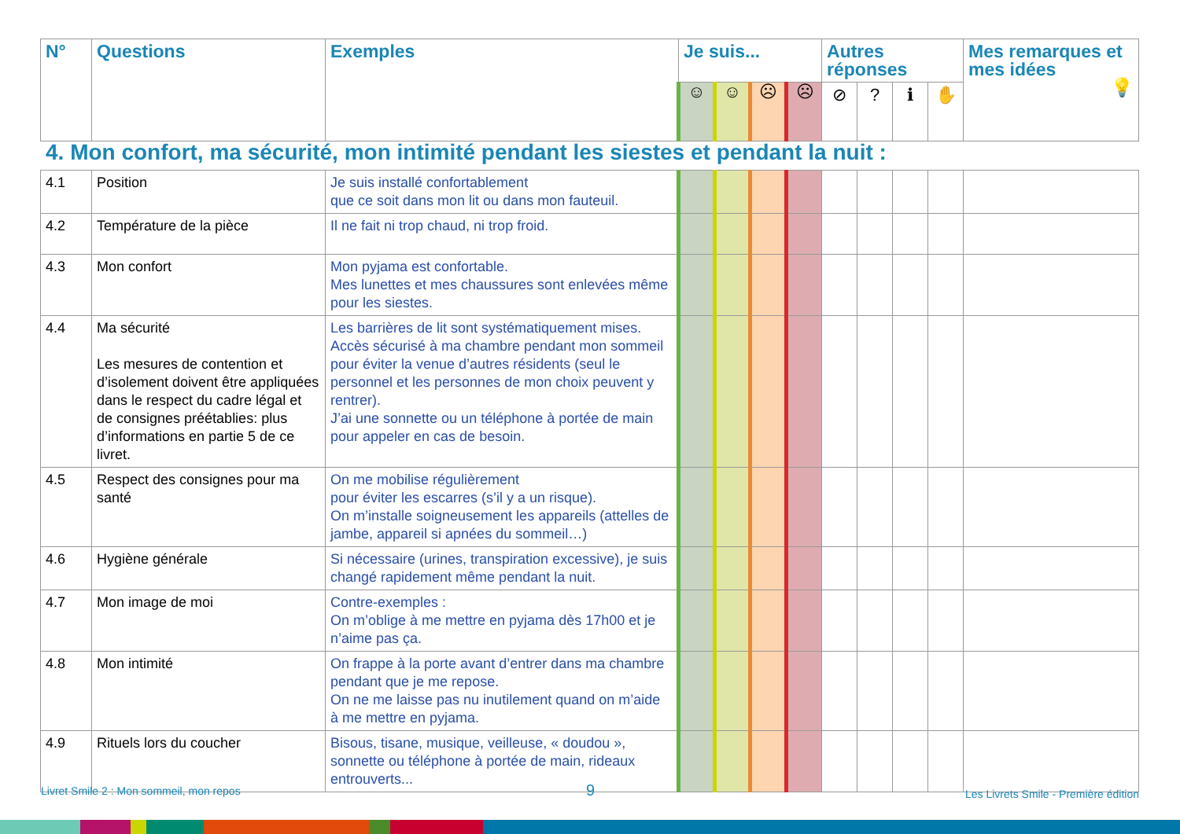| N° | Questions | Exemples | Je suis... | | | | Autres réponses | | | | Mes remarques et mes idées 💡 |
| --- | --- | --- | --- | --- | --- | --- | --- | --- | --- | --- | --- |
| | | | ☺ | ☺ | ☹ | ☹ | ⊘ | ? | ℹ | ✋ | |
4. Mon confort, ma sécurité, mon intimité pendant les siestes et pendant la nuit :
| 4.1 | Position | Je suis installé confortablement que ce soit dans mon lit ou dans mon fauteuil. | | | | | | | | | |
| 4.2 | Température de la pièce | Il ne fait ni trop chaud, ni trop froid. | | | | | | | | | |
| 4.3 | Mon confort | Mon pyjama est confortable. Mes lunettes et mes chaussures sont enlevées même pour les siestes. | | | | | | | | | |
| 4.4 | Ma sécurité Les mesures de contention et d’isolement doivent être appliquées dans le respect du cadre légal et de consignes préétablies: plus d’informations en partie 5 de ce livret. | Les barrières de lit sont systématiquement mises. Accès sécurisé à ma chambre pendant mon sommeil pour éviter la venue d’autres résidents (seul le personnel et les personnes de mon choix peuvent y rentrer). J’ai une sonnette ou un téléphone à portée de main pour appeler en cas de besoin. | | | | | | | | | |
| 4.5 | Respect des consignes pour ma santé | On me mobilise régulièrement pour éviter les escarres (s’il y a un risque). On m’installe soigneusement les appareils (attelles de jambe, appareil si apnées du sommeil…) | | | | | | | | | |
| 4.6 | Hygiène générale | Si nécessaire (urines, transpiration excessive), je suis changé rapidement même pendant la nuit. | | | | | | | | | |
| 4.7 | Mon image de moi | Contre-exemples : On m’oblige à me mettre en pyjama dès 17h00 et je n’aime pas ça. | | | | | | | | | |
| 4.8 | Mon intimité | On frappe à la porte avant d’entrer dans ma chambre pendant que je me repose. On ne me laisse pas nu inutilement quand on m’aide à me mettre en pyjama. | | | | | | | | | |
| 4.9 | Rituels lors du coucher | Bisous, tisane, musique, veilleuse, « doudou », sonnette ou téléphone à portée de main, rideaux entrouverts... | | | | | | | | | |
Livret Smile 2 : Mon sommeil, mon repos
9
Les Livrets Smile - Première édition